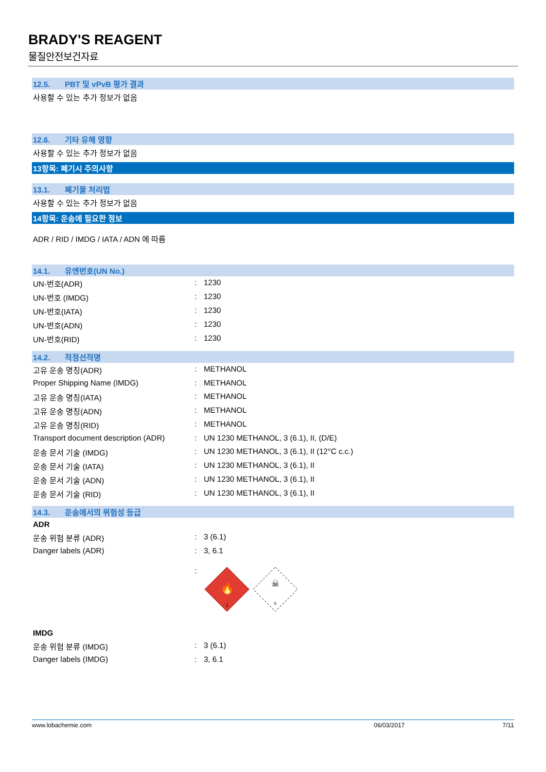BRADY'S REAGENT
물질안전보건자료
12.5. PBT 및 vPvB 평가 결과
사용할 수 있는 추가 정보가 없음
12.6. 기타 유해 영향
사용할 수 있는 추가 정보가 없음
13항목: 폐기시 주의사항
13.1. 폐기물 처리법
사용할 수 있는 추가 정보가 없음
14항목: 운송에 필요한 정보
ADR / RID / IMDG / IATA / ADN 에 따름
14.1. 유엔번호(UN No.)
| UN-번호(ADR) | : | 1230 |
| UN-번호 (IMDG) | : | 1230 |
| UN-번호(IATA) | : | 1230 |
| UN-번호(ADN) | : | 1230 |
| UN-번호(RID) | : | 1230 |
14.2. 적정선적명
| 고유 운송 명칭(ADR) | : | METHANOL |
| Proper Shipping Name (IMDG) | : | METHANOL |
| 고유 운송 명칭(IATA) | : | METHANOL |
| 고유 운송 명칭(ADN) | : | METHANOL |
| 고유 운송 명칭(RID) | : | METHANOL |
| Transport document description (ADR) | : | UN 1230 METHANOL, 3 (6.1), II, (D/E) |
| 운송 문서 기술 (IMDG) | : | UN 1230 METHANOL, 3 (6.1), II (12°C c.c.) |
| 운송 문서 기술 (IATA) | : | UN 1230 METHANOL, 3 (6.1), II |
| 운송 문서 기술 (ADN) | : | UN 1230 METHANOL, 3 (6.1), II |
| 운송 문서 기술 (RID) | : | UN 1230 METHANOL, 3 (6.1), II |
14.3. 운송에서의 위험성 등급
ADR
| 운송 위험 분류 (ADR) | : | 3 (6.1) |
| Danger labels (ADR) | : | 3, 6.1 |
| | : | 🔥 3 ☠ 6 |
IMDG
| 운송 위험 분류 (IMDG) | : | 3 (6.1) |
| Danger labels (IMDG) | : | 3, 6.1 |
www.lobachemie.com 06/03/2017 7/11